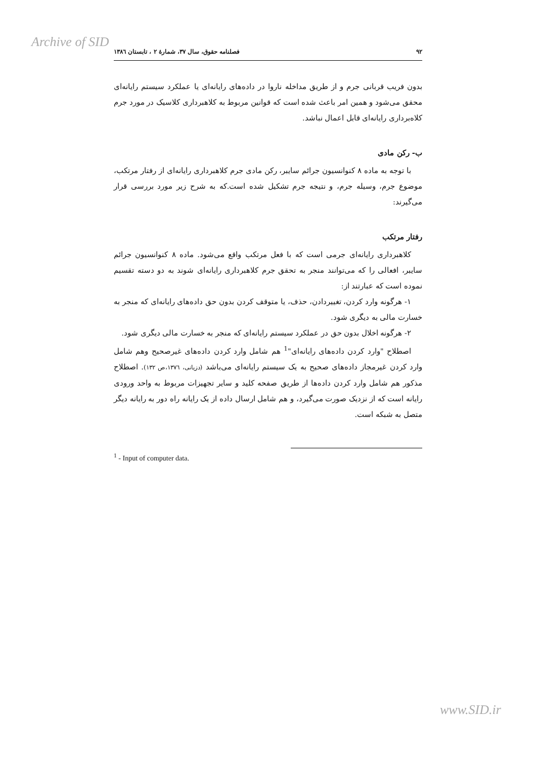Archive of SID
۹۲ فصلنامه حقوق، سال ۳۷، شمارهٔ ۲ ، تابستان ۱۳۸٦
بدون فریب قربانی جرم و از طریق مداخله ناروا در داده‌های رایانه‌ای یا عملکرد سیستم رایانه‌ای محقق می‌شود و همین امر باعث شده است که قوانین مربوط به کلاهبرداری کلاسیک در مورد جرم کلاه‌برداری رایانه‌ای قابل اعمال نباشد.
ب- رکن مادی
با توجه به ماده ۸ کنوانسیون جرائم سایبر، رکن مادی جرم کلاهبرداری رایانه‌ای از رفتار مرتکب، موضوع جرم، وسیله جرم، و نتیجه جرم تشکیل شده است.که به شرح زیر مورد بررسی قرار می‌گیرند:
رفتار مرتکب
کلاهبرداری رایانه‌ای جرمی است که با فعل مرتکب واقع می‌شود. ماده ۸ کنوانسیون جرائم سایبر، افعالی را که می‌توانند منجر به تحقق جرم کلاهبرداری رایانه‌ای شوند به دو دسته تقسیم نموده است که عبارتند از:
۱- هرگونه وارد کردن، تغییردادن، حذف، یا متوقف کردن بدون حق داده‌های رایانه‌ای که منجر به خسارت مالی به دیگری شود.
۲- هرگونه اخلال بدون حق در عملکرد سیستم رایانه‌ای که منجر به خسارت مالی دیگری شود.
اصطلاح "وارد کردن داده‌های رایانه‌ای"<sup>1</sup> هم شامل وارد کردن داده‌های غیرصحیح وهم شامل وارد کردن غیرمجاز داده‌های صحیح به یک سیستم رایانه‌ای می‌باشد (دزیانی، ۱۳۷٦،ص ۱۳۲). اصطلاح مذکور هم شامل وارد کردن داده‌ها از طریق صفحه کلید و سایر تجهیزات مربوط به واحد ورودی رایانه است که از نزدیک صورت می‌گیرد، و هم شامل ارسال داده از یک رایانه راه دور به رایانه دیگر متصل به شبکه است.
<sup>1</sup> - Input of computer data.
www.SID.ir